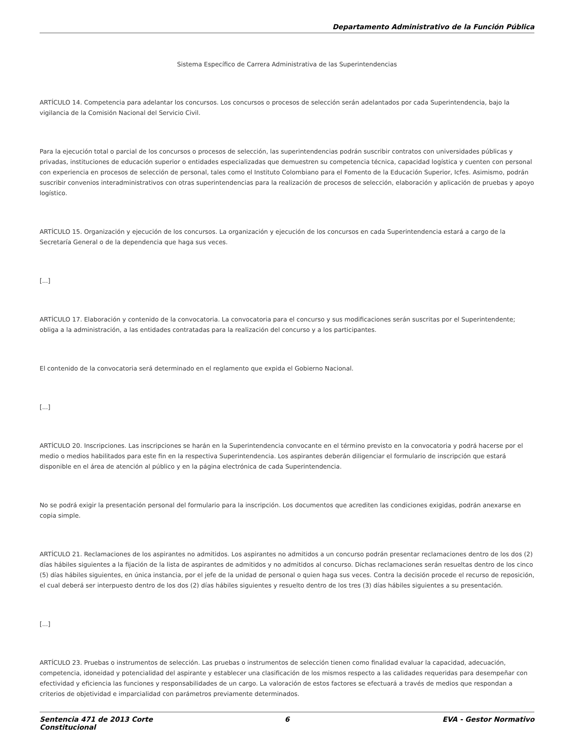Departamento Administrativo de la Función Pública
Sistema Específico de Carrera Administrativa de las Superintendencias
ARTÍCULO 14. Competencia para adelantar los concursos. Los concursos o procesos de selección serán adelantados por cada Superintendencia, bajo la vigilancia de la Comisión Nacional del Servicio Civil.
Para la ejecución total o parcial de los concursos o procesos de selección, las superintendencias podrán suscribir contratos con universidades públicas y privadas, instituciones de educación superior o entidades especializadas que demuestren su competencia técnica, capacidad logística y cuenten con personal con experiencia en procesos de selección de personal, tales como el Instituto Colombiano para el Fomento de la Educación Superior, Icfes. Asimismo, podrán suscribir convenios interadministrativos con otras superintendencias para la realización de procesos de selección, elaboración y aplicación de pruebas y apoyo logístico.
ARTÍCULO 15. Organización y ejecución de los concursos. La organización y ejecución de los concursos en cada Superintendencia estará a cargo de la Secretaría General o de la dependencia que haga sus veces.
[...]
ARTÍCULO 17. Elaboración y contenido de la convocatoria. La convocatoria para el concurso y sus modificaciones serán suscritas por el Superintendente; obliga a la administración, a las entidades contratadas para la realización del concurso y a los participantes.
El contenido de la convocatoria será determinado en el reglamento que expida el Gobierno Nacional.
[...]
ARTÍCULO 20. Inscripciones. Las inscripciones se harán en la Superintendencia convocante en el término previsto en la convocatoria y podrá hacerse por el medio o medios habilitados para este fin en la respectiva Superintendencia. Los aspirantes deberán diligenciar el formulario de inscripción que estará disponible en el área de atención al público y en la página electrónica de cada Superintendencia.
No se podrá exigir la presentación personal del formulario para la inscripción. Los documentos que acrediten las condiciones exigidas, podrán anexarse en copia simple.
ARTÍCULO 21. Reclamaciones de los aspirantes no admitidos. Los aspirantes no admitidos a un concurso podrán presentar reclamaciones dentro de los dos (2) días hábiles siguientes a la fijación de la lista de aspirantes de admitidos y no admitidos al concurso. Dichas reclamaciones serán resueltas dentro de los cinco (5) días hábiles siguientes, en única instancia, por el jefe de la unidad de personal o quien haga sus veces. Contra la decisión procede el recurso de reposición, el cual deberá ser interpuesto dentro de los dos (2) días hábiles siguientes y resuelto dentro de los tres (3) días hábiles siguientes a su presentación.
[...]
ARTÍCULO 23. Pruebas o instrumentos de selección. Las pruebas o instrumentos de selección tienen como finalidad evaluar la capacidad, adecuación, competencia, idoneidad y potencialidad del aspirante y establecer una clasificación de los mismos respecto a las calidades requeridas para desempeñar con efectividad y eficiencia las funciones y responsabilidades de un cargo. La valoración de estos factores se efectuará a través de medios que respondan a criterios de objetividad e imparcialidad con parámetros previamente determinados.
Sentencia 471 de 2013 Corte Constitucional
6 EVA - Gestor Normativo